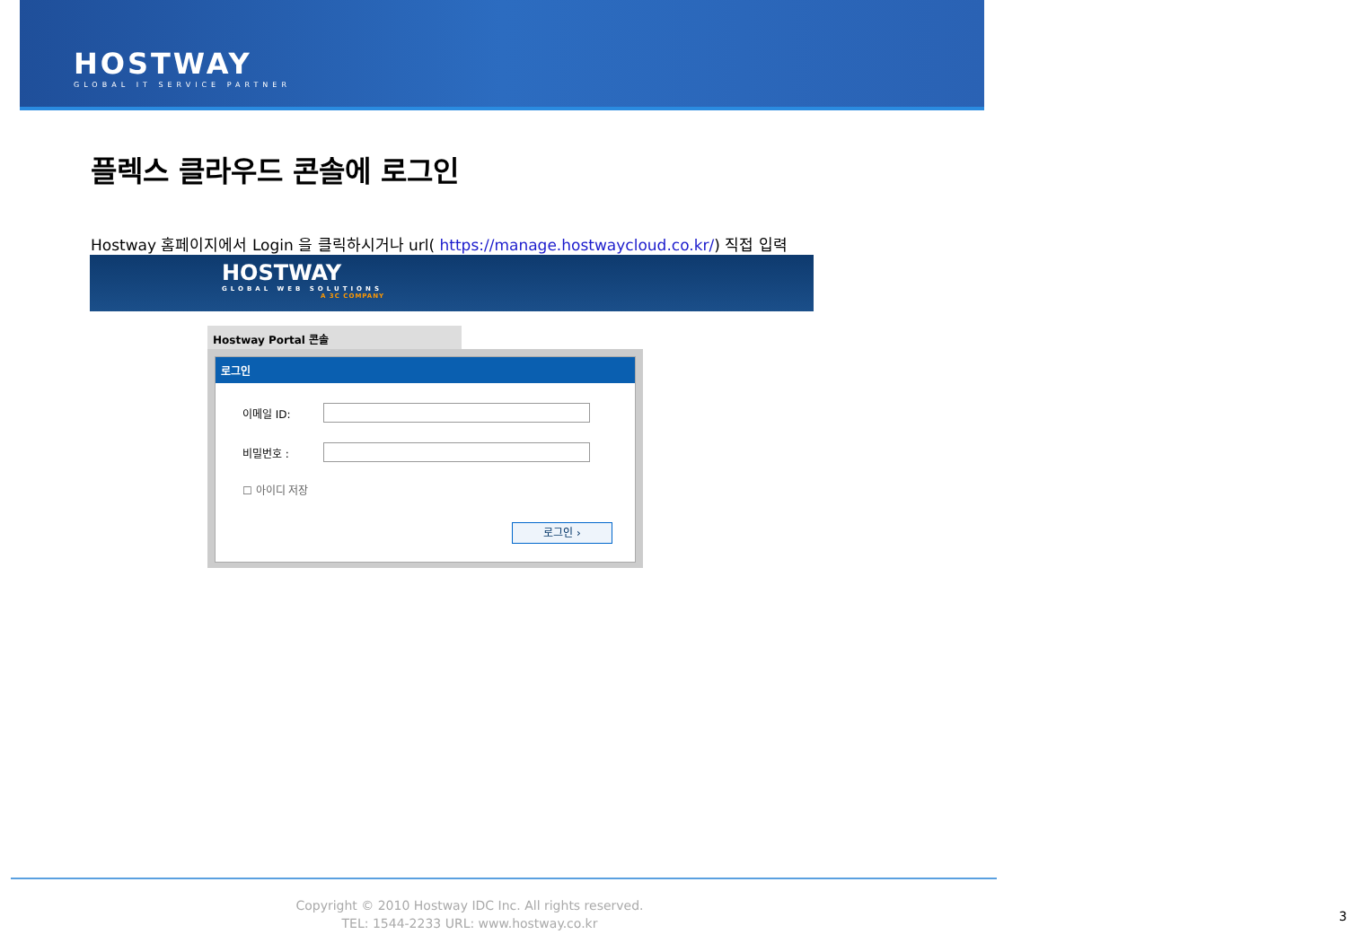HOSTWAY
GLOBAL IT SERVICE PARTNER
플렉스 클라우드 콘솔에 로그인
Hostway 홈페이지에서 Login 을 클릭하시거나 url( https://manage.hostwaycloud.co.kr/) 직접 입력
HOSTWAY
GLOBAL WEB SOLUTIONS
A 3C COMPANY
Hostway Portal 콘솔
로그인
이메일 ID:
비밀번호 :
☐ 아이디 저장
로그인 ›
Copyright © 2010 Hostway IDC Inc. All rights reserved.
TEL: 1544-2233 URL: www.hostway.co.kr
3